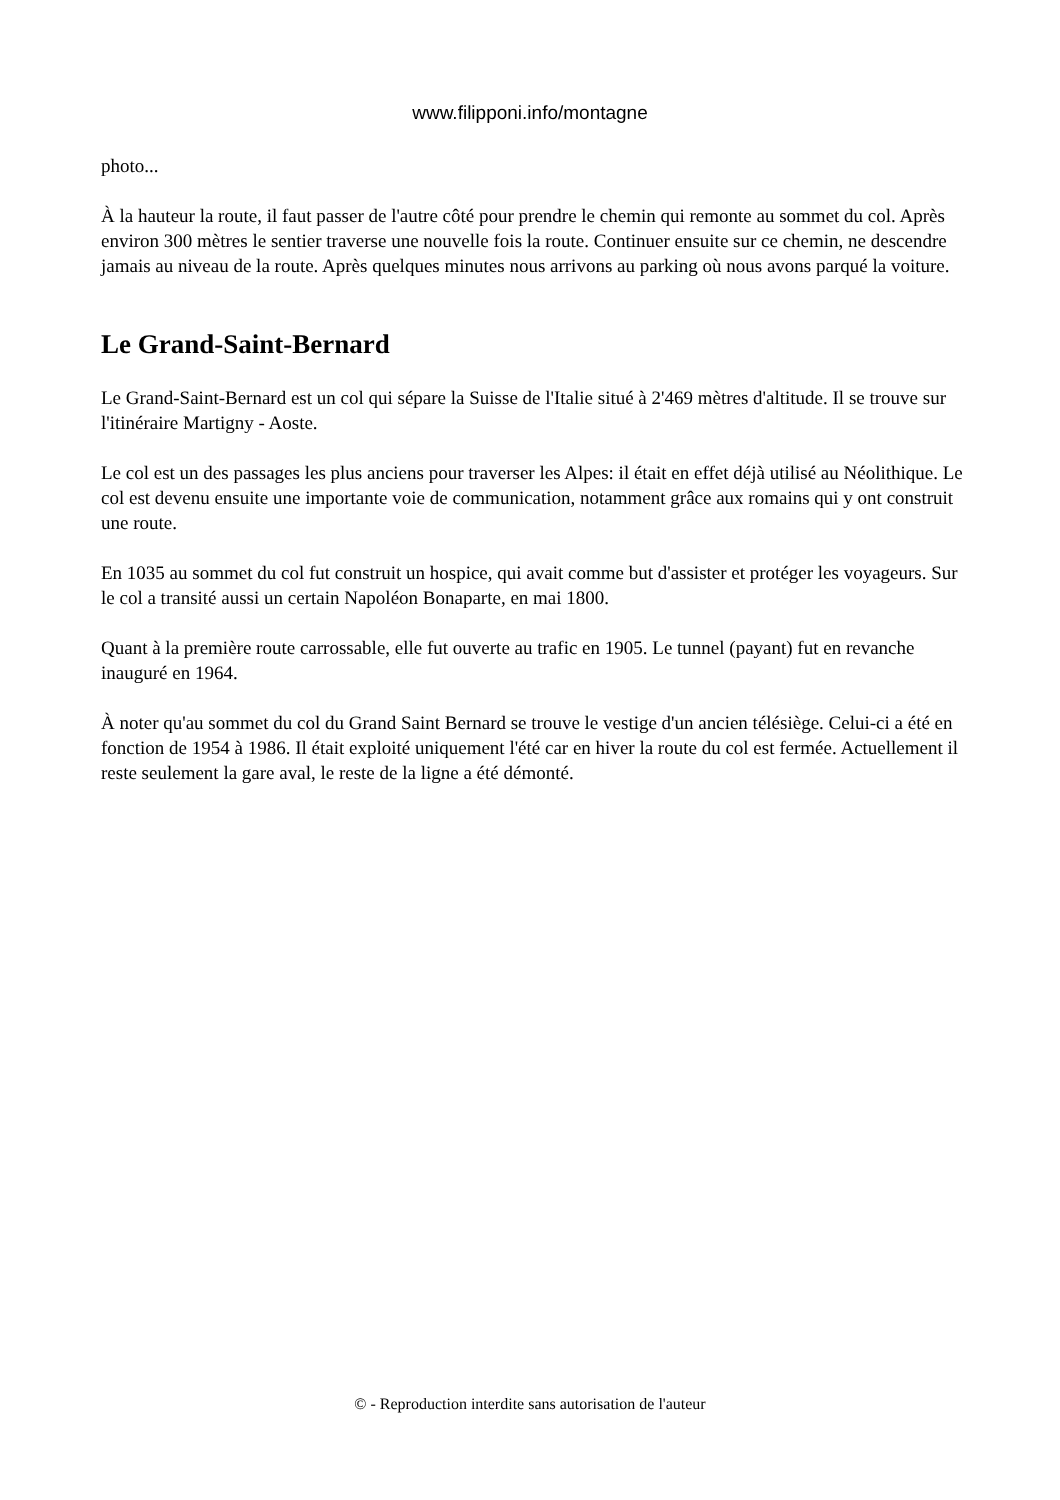www.filipponi.info/montagne
photo...
À la hauteur la route, il faut passer de l'autre côté pour prendre le chemin qui remonte au sommet du col. Après environ 300 mètres le sentier traverse une nouvelle fois la route. Continuer ensuite sur ce chemin, ne descendre jamais au niveau de la route. Après quelques minutes nous arrivons au parking où nous avons parqué la voiture.
Le Grand-Saint-Bernard
Le Grand-Saint-Bernard est un col qui sépare la Suisse de l'Italie situé à 2'469 mètres d'altitude. Il se trouve sur l'itinéraire Martigny - Aoste.
Le col est un des passages les plus anciens pour traverser les Alpes: il était en effet déjà utilisé au Néolithique. Le col est devenu ensuite une importante voie de communication, notamment grâce aux romains qui y ont construit une route.
En 1035 au sommet du col fut construit un hospice, qui avait comme but d'assister et protéger les voyageurs. Sur le col a transité aussi un certain Napoléon Bonaparte, en mai 1800.
Quant à la première route carrossable, elle fut ouverte au trafic en 1905. Le tunnel (payant) fut en revanche inauguré en 1964.
À noter qu'au sommet du col du Grand Saint Bernard se trouve le vestige d'un ancien télésiège. Celui-ci a été en fonction de 1954 à 1986. Il était exploité uniquement l'été car en hiver la route du col est fermée. Actuellement il reste seulement la gare aval, le reste de la ligne a été démonté.
© - Reproduction interdite sans autorisation de l'auteur